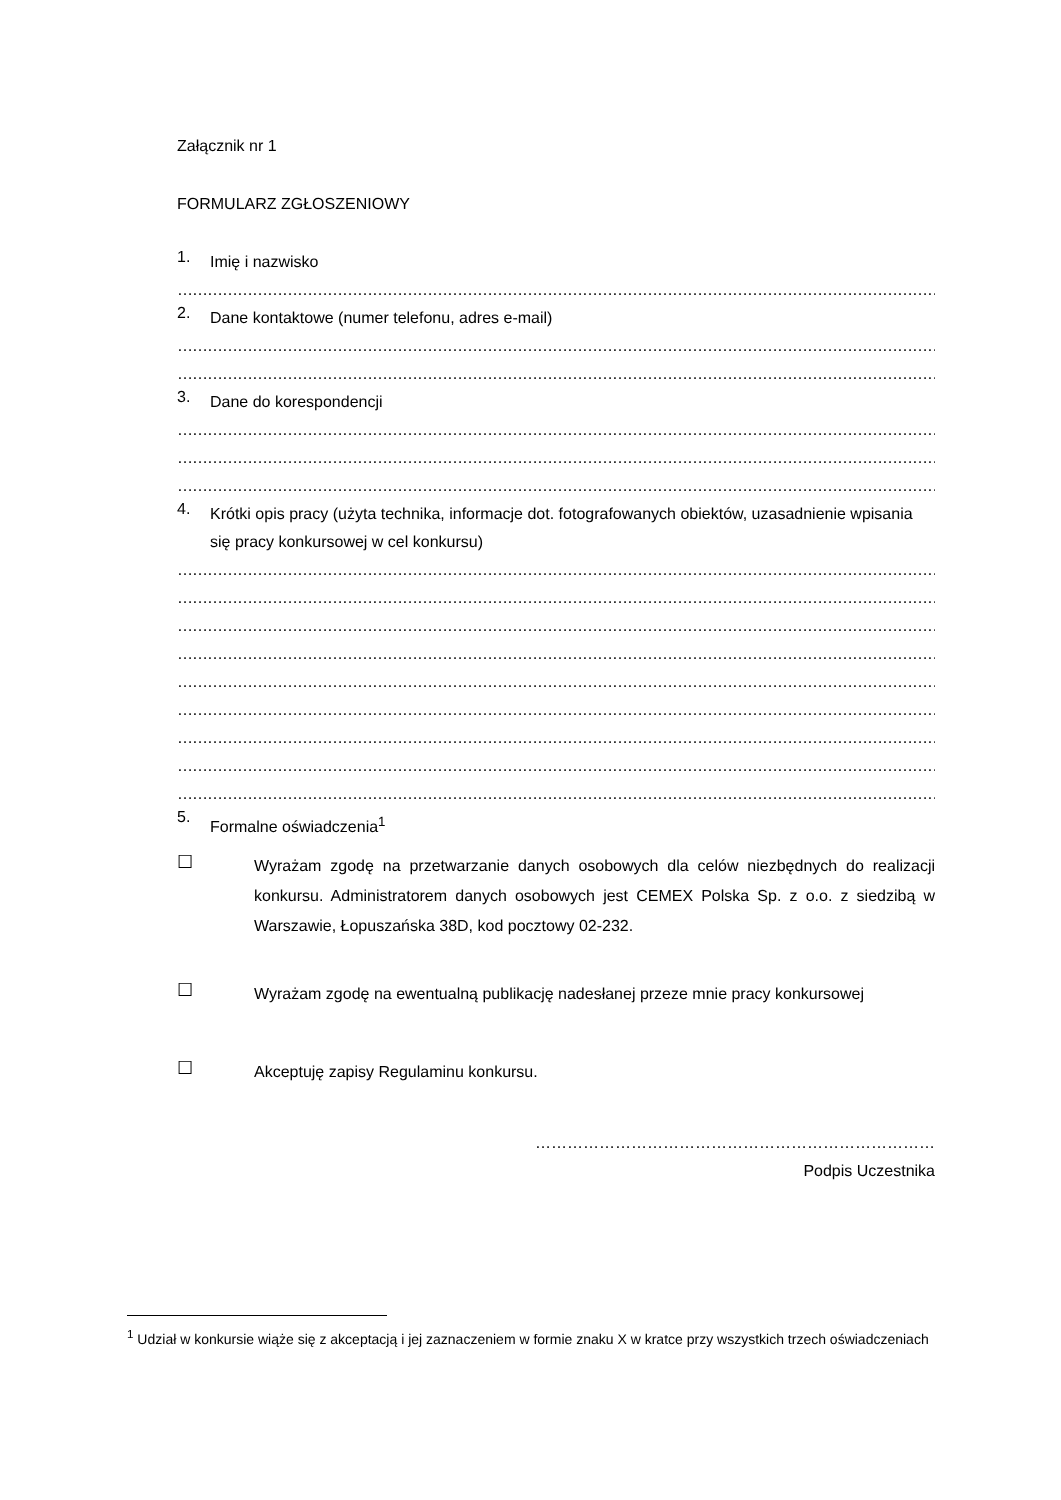Załącznik nr 1
FORMULARZ ZGŁOSZENIOWY
1.
Imię i nazwisko
………………………………………………………………………………………………………………………………………………
2.
Dane kontaktowe (numer telefonu, adres e-mail)
………………………………………………………………………………………………………………………………………………
………………………………………………………………………………………………………………………………………………
3.
Dane do korespondencji
………………………………………………………………………………………………………………………………………………
………………………………………………………………………………………………………………………………………………
………………………………………………………………………………………………………………………………………………
4.
Krótki opis pracy (użyta technika, informacje dot. fotografowanych obiektów, uzasadnienie wpisania się pracy konkursowej w cel konkursu)
………………………………………………………………………………………………………………………………………………
………………………………………………………………………………………………………………………………………………
………………………………………………………………………………………………………………………………………………
………………………………………………………………………………………………………………………………………………
………………………………………………………………………………………………………………………………………………
………………………………………………………………………………………………………………………………………………
………………………………………………………………………………………………………………………………………………
………………………………………………………………………………………………………………………………………………
………………………………………………………………………………………………………………………………………………
5.
Formalne oświadczenia<sup>1</sup>
☐
Wyrażam zgodę na przetwarzanie danych osobowych dla celów niezbędnych do realizacji konkursu. Administratorem danych osobowych jest CEMEX Polska Sp. z o.o. z siedzibą w Warszawie, Łopuszańska 38D, kod pocztowy 02-232.
☐
Wyrażam zgodę na ewentualną publikację nadesłanej przeze mnie pracy konkursowej
☐
Akceptuję zapisy Regulaminu konkursu.
…………………………………………………………………
Podpis Uczestnika
<sup>1</sup> Udział w konkursie wiąże się z akceptacją i jej zaznaczeniem w formie znaku X w kratce przy wszystkich trzech oświadczeniach